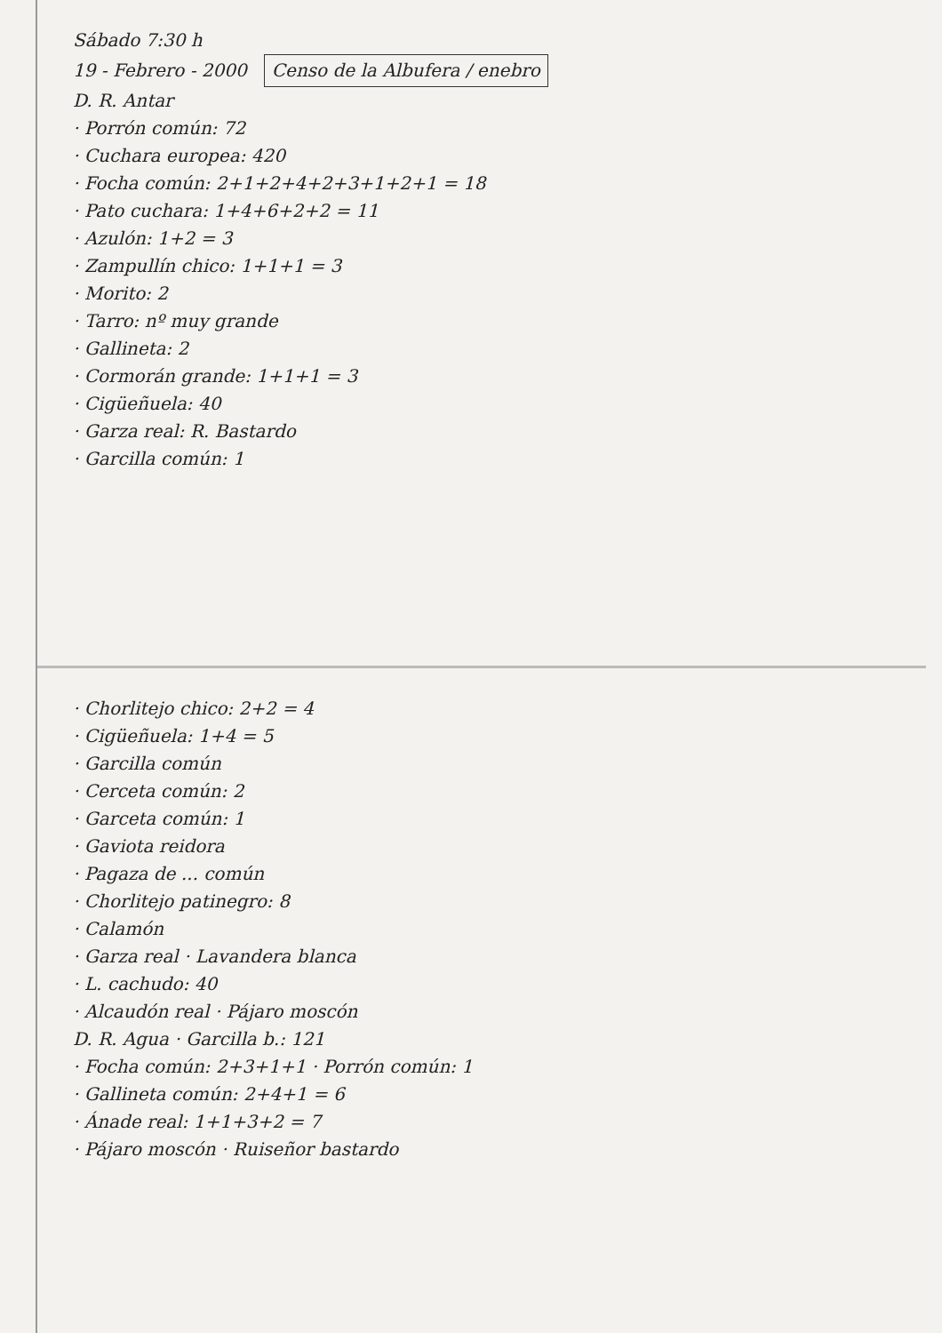Sábado 7:30 h
19 - Febrero - 2000 Censo de la Albufera / enebro
D. R. Antar
· Porrón común: 72
· Cuchara europea: 420
· Focha común: 2+1+2+4+2+3+1+2+1 = 18
· Pato cuchara: 1+4+6+2+2 = 11
· Azulón: 1+2 = 3
· Zampullín chico: 1+1+1 = 3
· Morito: 2
· Tarro: nº muy grande
· Gallineta: 2
· Cormorán grande: 1+1+1 = 3
· Cigüeñuela: 40
· Garza real: R. Bastardo
· Garcilla común: 1
· Chorlitejo chico: 2+2 = 4
· Cigüeñuela: 1+4 = 5
· Garcilla común
· Cerceta común: 2
· Garceta común: 1
· Gaviota reidora
· Pagaza de ... común
· Chorlitejo patinegro: 8
· Calamón
· Garza real · Lavandera blanca
· L. cachudo: 40
· Alcaudón real · Pájaro moscón
D. R. Agua · Garcilla b.: 121
· Focha común: 2+3+1+1 · Porrón común: 1
· Gallineta común: 2+4+1 = 6
· Ánade real: 1+1+3+2 = 7
· Pájaro moscón · Ruiseñor bastardo